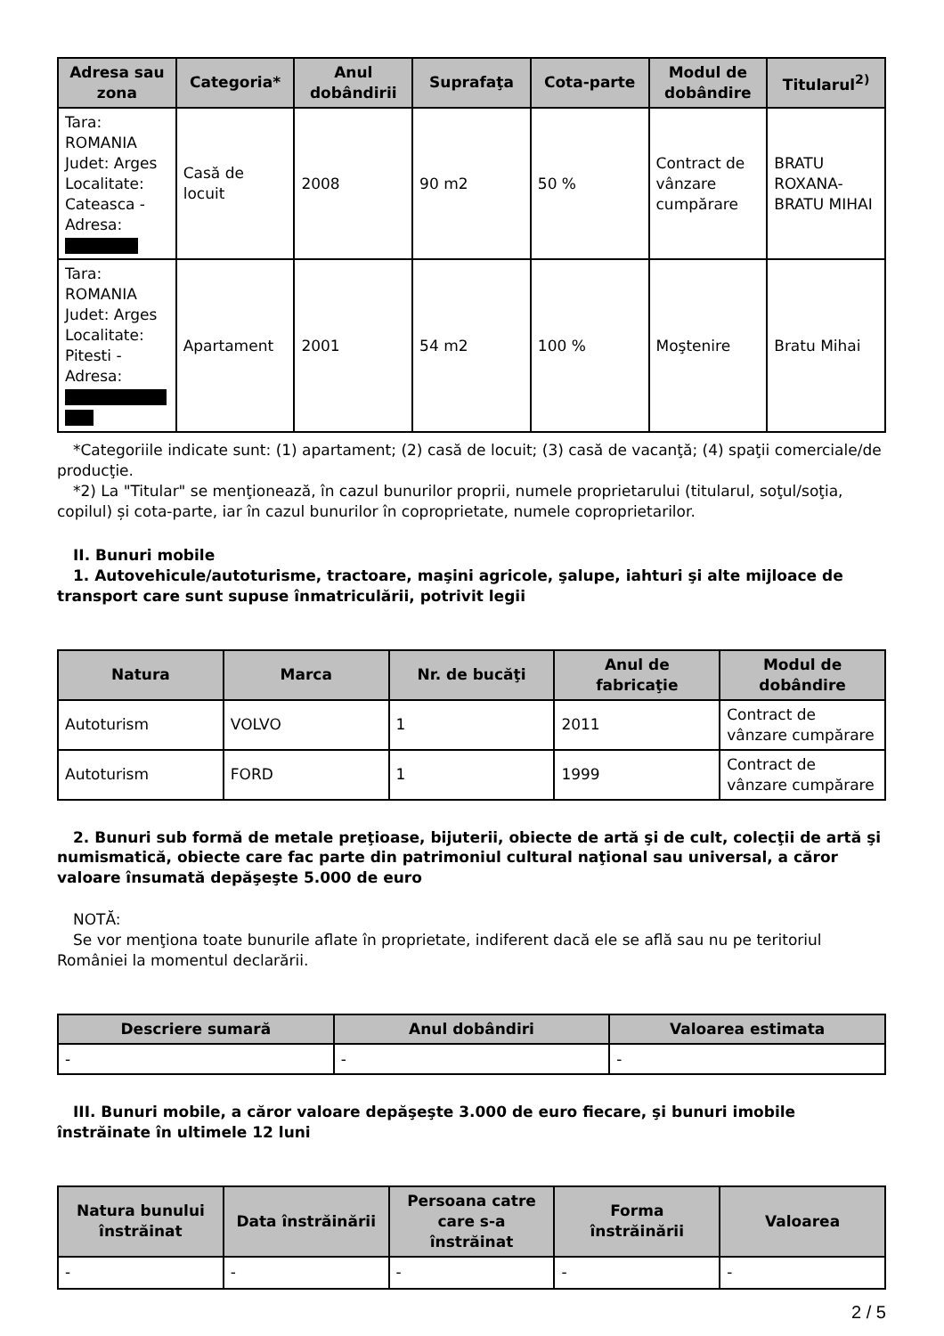| Adresa sau zona | Categoria* | Anul dobândirii | Suprafaţa | Cota-parte | Modul de dobândire | Titularul<sup>2)</sup> |
| --- | --- | --- | --- | --- | --- | --- |
| Tara: ROMANIA Judet: Arges Localitate: Cateasca - Adresa: | Casă de locuit | 2008 | 90 m2 | 50 % | Contract de vânzare cumpărare | BRATU ROXANA-BRATU MIHAI |
| Tara: ROMANIA Judet: Arges Localitate: Pitesti - Adresa: | Apartament | 2001 | 54 m2 | 100 % | Moştenire | Bratu Mihai |
*Categoriile indicate sunt: (1) apartament; (2) casă de locuit; (3) casă de vacanţă; (4) spaţii comerciale/de producţie.
*2) La "Titular" se menţionează, în cazul bunurilor proprii, numele proprietarului (titularul, soţul/soţia, copilul) și cota-parte, iar în cazul bunurilor în coproprietate, numele coproprietarilor.
II. Bunuri mobile
1. Autovehicule/autoturisme, tractoare, maşini agricole, şalupe, iahturi şi alte mijloace de transport care sunt supuse înmatriculării, potrivit legii
| Natura | Marca | Nr. de bucăţi | Anul de fabricaţie | Modul de dobândire |
| --- | --- | --- | --- | --- |
| Autoturism | VOLVO | 1 | 2011 | Contract de vânzare cumpărare |
| Autoturism | FORD | 1 | 1999 | Contract de vânzare cumpărare |
2. Bunuri sub formă de metale preţioase, bijuterii, obiecte de artă şi de cult, colecţii de artă şi numismatică, obiecte care fac parte din patrimoniul cultural naţional sau universal, a căror valoare însumată depăşeşte 5.000 de euro
NOTĂ:
Se vor menţiona toate bunurile aflate în proprietate, indiferent dacă ele se află sau nu pe teritoriul României la momentul declarării.
| Descriere sumară | Anul dobândiri | Valoarea estimata |
| --- | --- | --- |
| - | - | - |
III. Bunuri mobile, a căror valoare depăşeşte 3.000 de euro fiecare, şi bunuri imobile înstrăinate în ultimele 12 luni
| Natura bunului înstrăinat | Data înstrăinării | Persoana catre care s-a înstrăinat | Forma înstrăinării | Valoarea |
| --- | --- | --- | --- | --- |
| - | - | - | - | - |
2 / 5